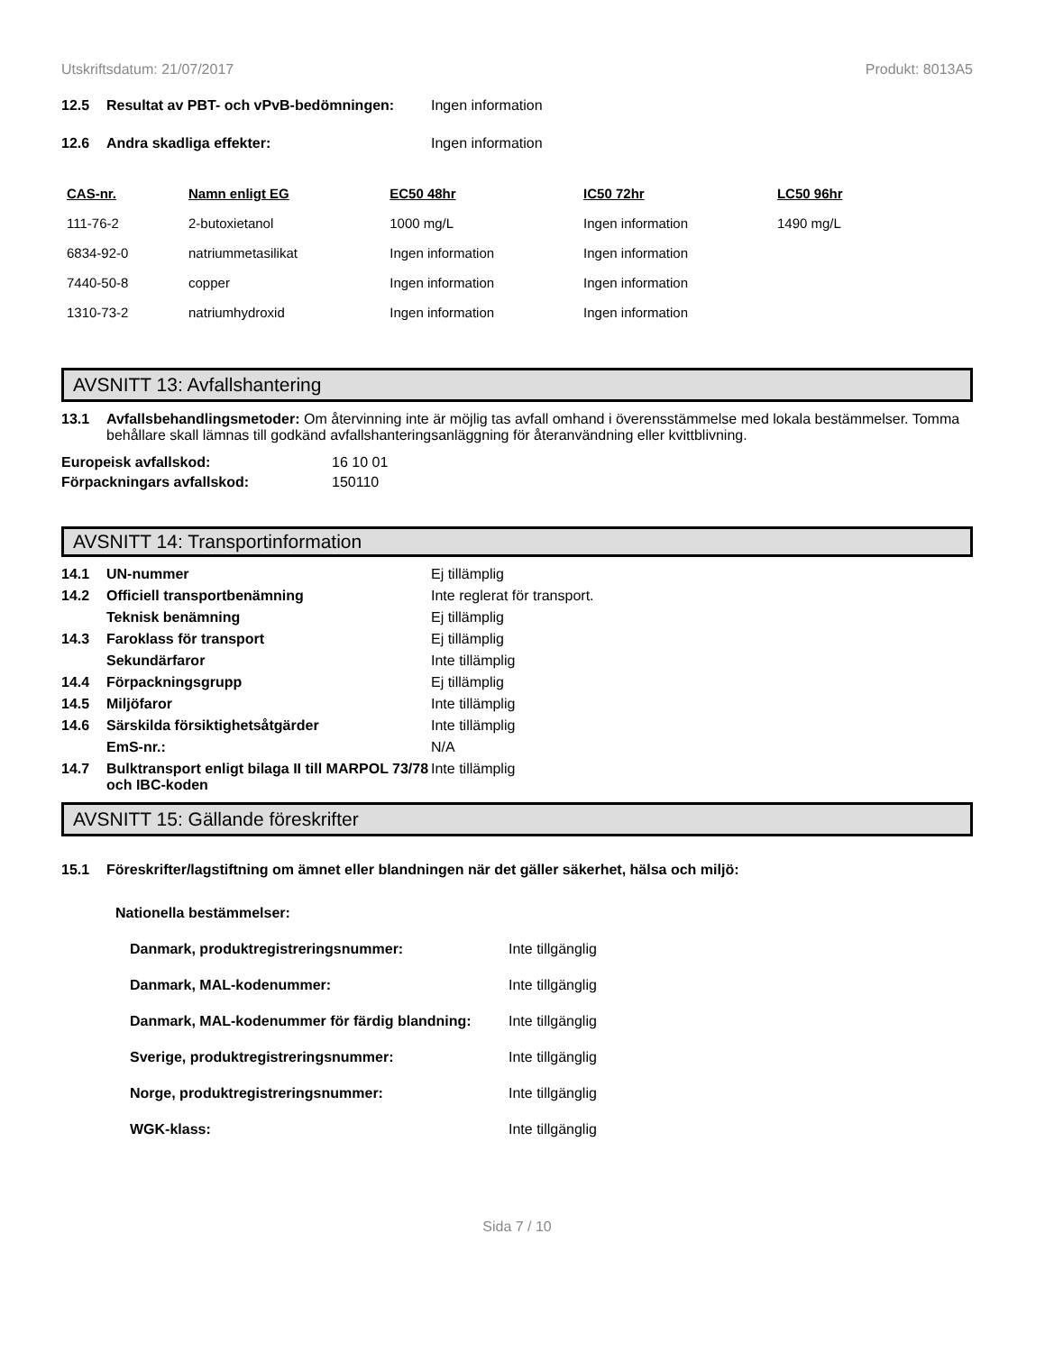Utskriftsdatum: 21/07/2017 Produkt: 8013A5
12.5 Resultat av PBT- och vPvB-bedömningen: Ingen information
12.6 Andra skadliga effekter: Ingen information
| CAS-nr. | Namn enligt EG | EC50 48hr | IC50 72hr | LC50 96hr |
| --- | --- | --- | --- | --- |
| 111-76-2 | 2-butoxietanol | 1000 mg/L | Ingen information | 1490 mg/L |
| 6834-92-0 | natriummetasilikat | Ingen information | Ingen information | |
| 7440-50-8 | copper | Ingen information | Ingen information | |
| 1310-73-2 | natriumhydroxid | Ingen information | Ingen information | |
AVSNITT 13: Avfallshantering
13.1 Avfallsbehandlingsmetoder: Om återvinning inte är möjlig tas avfall omhand i överensstämmelse med lokala bestämmelser. Tomma behållare skall lämnas till godkänd avfallshanteringsanläggning för återanvändning eller kvittblivning.
Europeisk avfallskod: 16 10 01
Förpackningars avfallskod: 150110
AVSNITT 14: Transportinformation
14.1 UN-nummer Ej tillämplig
14.2 Officiell transportbenämning Inte reglerat för transport.
Teknisk benämning Ej tillämplig
14.3 Faroklass för transport Ej tillämplig
Sekundärfaror Inte tillämplig
14.4 Förpackningsgrupp Ej tillämplig
14.5 Miljöfaror Inte tillämplig
14.6 Särskilda försiktighetsåtgärder Inte tillämplig
EmS-nr.: N/A
14.7 Bulktransport enligt bilaga II till MARPOL 73/78 och IBC-koden Inte tillämplig
AVSNITT 15: Gällande föreskrifter
15.1 Föreskrifter/lagstiftning om ämnet eller blandningen när det gäller säkerhet, hälsa och miljö:
Nationella bestämmelser:
Danmark, produktregistreringsnummer: Inte tillgänglig
Danmark, MAL-kodenummer: Inte tillgänglig
Danmark, MAL-kodenummer för färdig blandning: Inte tillgänglig
Sverige, produktregistreringsnummer: Inte tillgänglig
Norge, produktregistreringsnummer: Inte tillgänglig
WGK-klass: Inte tillgänglig
Sida 7 / 10